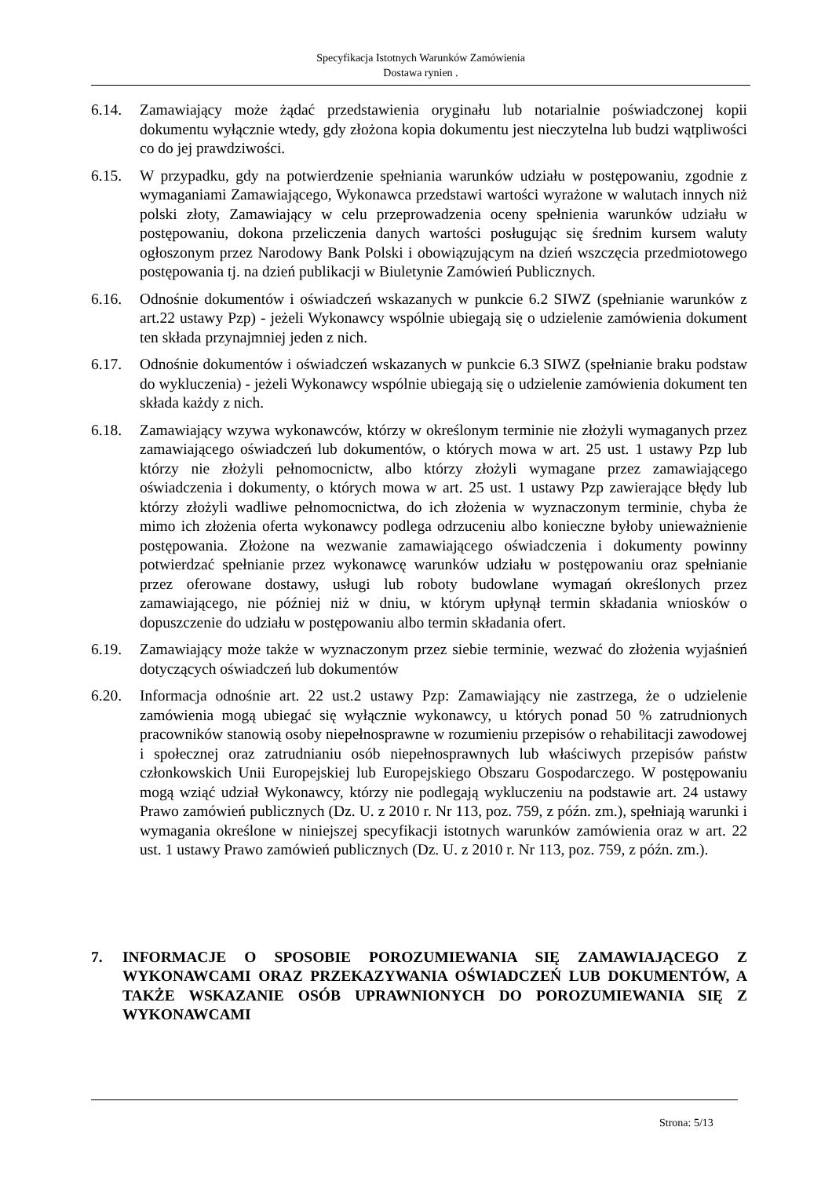Specyfikacja Istotnych Warunków Zamówienia
Dostawa rynien .
6.14. Zamawiający może żądać przedstawienia oryginału lub notarialnie poświadczonej kopii dokumentu wyłącznie wtedy, gdy złożona kopia dokumentu jest nieczytelna lub budzi wątpliwości co do jej prawdziwości.
6.15. W przypadku, gdy na potwierdzenie spełniania warunków udziału w postępowaniu, zgodnie z wymaganiami Zamawiającego, Wykonawca przedstawi wartości wyrażone w walutach innych niż polski złoty, Zamawiający w celu przeprowadzenia oceny spełnienia warunków udziału w postępowaniu, dokona przeliczenia danych wartości posługując się średnim kursem waluty ogłoszonym przez Narodowy Bank Polski i obowiązującym na dzień wszczęcia przedmiotowego postępowania tj. na dzień publikacji w Biuletynie Zamówień Publicznych.
6.16. Odnośnie dokumentów i oświadczeń wskazanych w punkcie 6.2 SIWZ (spełnianie warunków z art.22 ustawy Pzp) - jeżeli Wykonawcy wspólnie ubiegają się o udzielenie zamówienia dokument ten składa przynajmniej jeden z nich.
6.17. Odnośnie dokumentów i oświadczeń wskazanych w punkcie 6.3 SIWZ (spełnianie braku podstaw do wykluczenia) - jeżeli Wykonawcy wspólnie ubiegają się o udzielenie zamówienia dokument ten składa każdy z nich.
6.18. Zamawiający wzywa wykonawców, którzy w określonym terminie nie złożyli wymaganych przez zamawiającego oświadczeń lub dokumentów, o których mowa w art. 25 ust. 1 ustawy Pzp lub którzy nie złożyli pełnomocnictw, albo którzy złożyli wymagane przez zamawiającego oświadczenia i dokumenty, o których mowa w art. 25 ust. 1 ustawy Pzp zawierające błędy lub którzy złożyli wadliwe pełnomocnictwa, do ich złożenia w wyznaczonym terminie, chyba że mimo ich złożenia oferta wykonawcy podlega odrzuceniu albo konieczne byłoby unieważnienie postępowania. Złożone na wezwanie zamawiającego oświadczenia i dokumenty powinny potwierdzać spełnianie przez wykonawcę warunków udziału w postępowaniu oraz spełnianie przez oferowane dostawy, usługi lub roboty budowlane wymagań określonych przez zamawiającego, nie później niż w dniu, w którym upłynął termin składania wniosków o dopuszczenie do udziału w postępowaniu albo termin składania ofert.
6.19. Zamawiający może także w wyznaczonym przez siebie terminie, wezwać do złożenia wyjaśnień dotyczących oświadczeń lub dokumentów
6.20. Informacja odnośnie art. 22 ust.2 ustawy Pzp: Zamawiający nie zastrzega, że o udzielenie zamówienia mogą ubiegać się wyłącznie wykonawcy, u których ponad 50 % zatrudnionych pracowników stanowią osoby niepełnosprawne w rozumieniu przepisów o rehabilitacji zawodowej i społecznej oraz zatrudnianiu osób niepełnosprawnych lub właściwych przepisów państw członkowskich Unii Europejskiej lub Europejskiego Obszaru Gospodarczego. W postępowaniu mogą wziąć udział Wykonawcy, którzy nie podlegają wykluczeniu na podstawie art. 24 ustawy Prawo zamówień publicznych (Dz. U. z 2010 r. Nr 113, poz. 759, z późn. zm.), spełniają warunki i wymagania określone w niniejszej specyfikacji istotnych warunków zamówienia oraz w art. 22 ust. 1 ustawy Prawo zamówień publicznych (Dz. U. z 2010 r. Nr 113, poz. 759, z późn. zm.).
7. INFORMACJE O SPOSOBIE POROZUMIEWANIA SIĘ ZAMAWIAJĄCEGO Z WYKONAWCAMI ORAZ PRZEKAZYWANIA OŚWIADCZEŃ LUB DOKUMENTÓW, A TAKŻE WSKAZANIE OSÓB UPRAWNIONYCH DO POROZUMIEWANIA SIĘ Z WYKONAWCAMI
Strona: 5/13